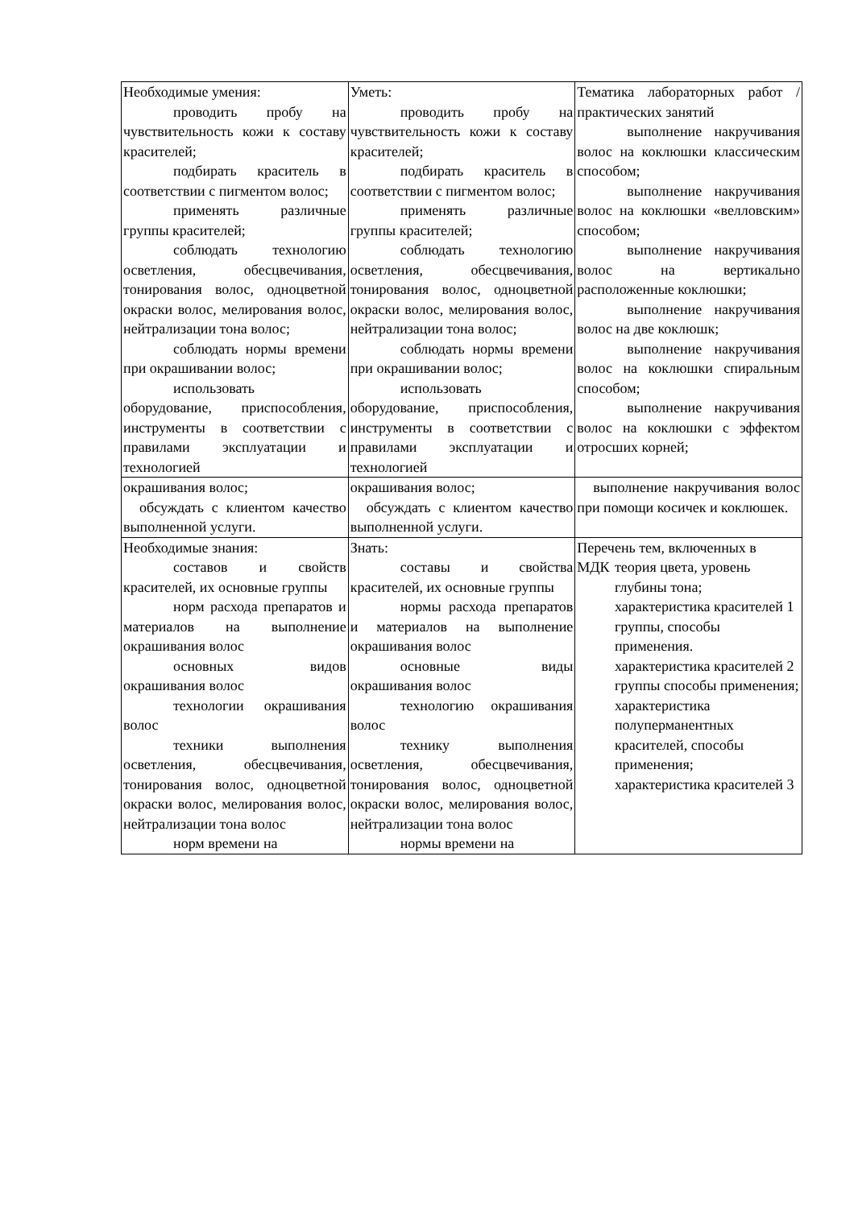| Необходимые умения: проводить пробу на чувствительность кожи к составу красителей; подбирать краситель в соответствии с пигментом волос; применять различные группы красителей; соблюдать технологию осветления, обесцвечивания, тонирования волос, одноцветной окраски волос, мелирования волос, нейтрализации тона волос; соблюдать нормы времени при окрашивании волос; использовать оборудование, приспособления, инструменты в соответствии с правилами эксплуатации и технологией | Уметь: проводить пробу на чувствительность кожи к составу красителей; подбирать краситель в соответствии с пигментом волос; применять различные группы красителей; соблюдать технологию осветления, обесцвечивания, тонирования волос, одноцветной окраски волос, мелирования волос, нейтрализации тона волос; соблюдать нормы времени при окрашивании волос; использовать оборудование, приспособления, инструменты в соответствии с правилами эксплуатации и технологией | Тематика лабораторных работ /практических занятий выполнение накручивания волос на коклюшки классическим способом; выполнение накручивания волос на коклюшки «велловским» способом; выполнение накручивания волос на вертикально расположенные коклюшки; выполнение накручивания волос на две коклюшк; выполнение накручивания волос на коклюшки спиральным способом; выполнение накручивания волос на коклюшки с эффектом отросших корней; |
| окрашивания волос; обсуждать с клиентом качество выполненной услуги. | окрашивания волос; обсуждать с клиентом качество выполненной услуги. | выполнение накручивания волос при помощи косичек и коклюшек. |
| Необходимые знания: составов и свойств красителей, их основные группы норм расхода препаратов и материалов на выполнение окрашивания волос основных видов окрашивания волос технологии окрашивания волос техники выполнения осветления, обесцвечивания, тонирования волос, одноцветной окраски волос, мелирования волос, нейтрализации тона волос норм времени на | Знать: составы и свойства красителей, их основные группы нормы расхода препаратов и материалов на выполнение окрашивания волос основные виды окрашивания волос технологию окрашивания волос технику выполнения осветления, обесцвечивания, тонирования волос, одноцветной окраски волос, мелирования волос, нейтрализации тона волос нормы времени на | Переч МДК ень тем, включенных в теория цвета, уровень глубины тона; характеристика красителей 1 группы, способы применения. характеристика красителей 2 группы способы применения; характеристика полуперманентных красителей, способы применения; характеристика красителей 3 |